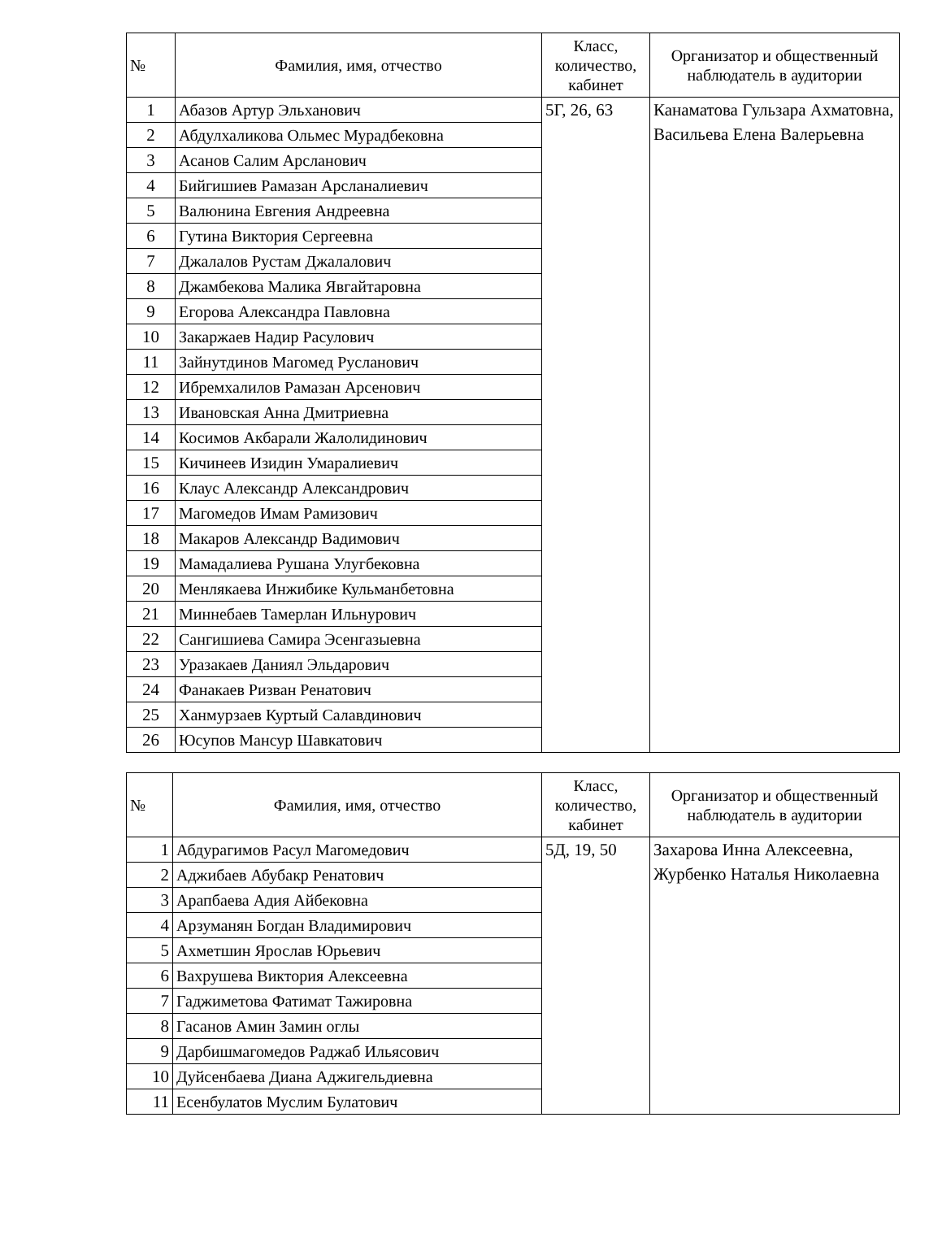| № | Фамилия, имя, отчество | Класс, количество, кабинет | Организатор и общественный наблюдатель в аудитории |
| --- | --- | --- | --- |
| 1 | Абазов Артур Эльханович | 5Г, 26, 63 | Канаматова Гульзара Ахматовна, Васильева Елена Валерьевна |
| 2 | Абдулхаликова Ольмес Мурадбековна | | |
| 3 | Асанов Салим Арсланович | | |
| 4 | Бийгишиев Рамазан Арсланалиевич | | |
| 5 | Валюнина Евгения Андреевна | | |
| 6 | Гутина Виктория Сергеевна | | |
| 7 | Джалалов Рустам Джалалович | | |
| 8 | Джамбекова Малика Явгайтаровна | | |
| 9 | Егорова Александра Павловна | | |
| 10 | Закаржаев Надир Расулович | | |
| 11 | Зайнутдинов Магомед Русланович | | |
| 12 | Ибремхалилов Рамазан Арсенович | | |
| 13 | Ивановская Анна Дмитриевна | | |
| 14 | Косимов Акбарали Жалолидинович | | |
| 15 | Кичинеев Изидин Умаралиевич | | |
| 16 | Клаус Александр Александрович | | |
| 17 | Магомедов Имам Рамизович | | |
| 18 | Макаров Александр Вадимович | | |
| 19 | Мамадалиева Рушана Улугбековна | | |
| 20 | Менлякаева Инжибике Кульманбетовна | | |
| 21 | Миннебаев Тамерлан Ильнурович | | |
| 22 | Сангишиева Самира Эсенгазыевна | | |
| 23 | Уразакаев Даниял Эльдарович | | |
| 24 | Фанакаев Ризван Ренатович | | |
| 25 | Ханмурзаев Куртый Салавдинович | | |
| 26 | Юсупов Мансур Шавкатович | | |
| № | Фамилия, имя, отчество | Класс, количество, кабинет | Организатор и общественный наблюдатель в аудитории |
| --- | --- | --- | --- |
| 1 | Абдурагимов Расул Магомедович | 5Д, 19, 50 | Захарова Инна Алексеевна, Журбенко Наталья Николаевна |
| 2 | Аджибаев Абубакр Ренатович | | |
| 3 | Арапбаева Адия Айбековна | | |
| 4 | Арзуманян Богдан Владимирович | | |
| 5 | Ахметшин Ярослав Юрьевич | | |
| 6 | Вахрушева Виктория Алексеевна | | |
| 7 | Гаджиметова Фатимат Тажировна | | |
| 8 | Гасанов Амин Замин оглы | | |
| 9 | Дарбишмагомедов Раджаб Ильясович | | |
| 10 | Дуйсенбаева Диана Аджигельдиевна | | |
| 11 | Есенбулатов Муслим Булатович | | |